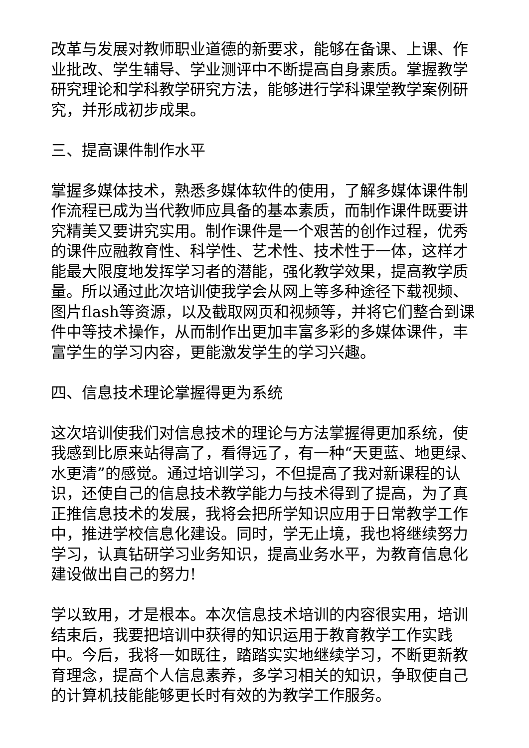改革与发展对教师职业道德的新要求，能够在备课、上课、作业批改、学生辅导、学业测评中不断提高自身素质。掌握教学研究理论和学科教学研究方法，能够进行学科课堂教学案例研究，并形成初步成果。
三、提高课件制作水平
掌握多媒体技术，熟悉多媒体软件的使用，了解多媒体课件制作流程已成为当代教师应具备的基本素质，而制作课件既要讲究精美又要讲究实用。制作课件是一个艰苦的创作过程，优秀的课件应融教育性、科学性、艺术性、技术性于一体，这样才能最大限度地发挥学习者的潜能，强化教学效果，提高教学质量。所以通过此次培训使我学会从网上等多种途径下载视频、图片flash等资源，以及截取网页和视频等，并将它们整合到课件中等技术操作，从而制作出更加丰富多彩的多媒体课件，丰富学生的学习内容，更能激发学生的学习兴趣。
四、信息技术理论掌握得更为系统
这次培训使我们对信息技术的理论与方法掌握得更加系统，使我感到比原来站得高了，看得远了，有一种“天更蓝、地更绿、水更清”的感觉。通过培训学习，不但提高了我对新课程的认识，还使自己的信息技术教学能力与技术得到了提高，为了真正推信息技术的发展，我将会把所学知识应用于日常教学工作中，推进学校信息化建设。同时，学无止境，我也将继续努力学习，认真钻研学习业务知识，提高业务水平，为教育信息化建设做出自己的努力!
学以致用，才是根本。本次信息技术培训的内容很实用，培训结束后，我要把培训中获得的知识运用于教育教学工作实践中。今后，我将一如既往，踏踏实实地继续学习，不断更新教育理念，提高个人信息素养，多学习相关的知识，争取使自己的计算机技能能够更长时有效的为教学工作服务。